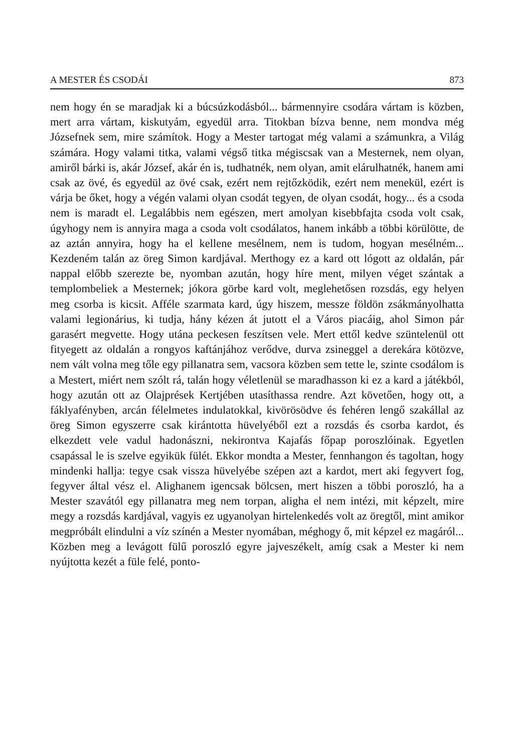A MESTER ÉS CSODÁI 873
nem hogy én se maradjak ki a búcsúzkodásból... bármennyire csodára vártam is közben, mert arra vártam, kiskutyám, egyedül arra. Titokban bízva benne, nem mondva még Józsefnek sem, mire számítok. Hogy a Mester tartogat még valami a számunkra, a Világ számára. Hogy valami titka, valami végső titka mégiscsak van a Mesternek, nem olyan, amiről bárki is, akár József, akár én is, tudhatnék, nem olyan, amit elárulhatnék, hanem ami csak az övé, és egyedül az övé csak, ezért nem rejtőzködik, ezért nem menekül, ezért is várja be őket, hogy a végén valami olyan csodát tegyen, de olyan csodát, hogy... és a csoda nem is maradt el. Legalábbis nem egészen, mert amolyan kisebbfajta csoda volt csak, úgyhogy nem is annyira maga a csoda volt csodálatos, hanem inkább a többi körülötte, de az aztán annyira, hogy ha el kellene mesélnem, nem is tudom, hogyan mesélném... Kezdeném talán az öreg Simon kardjával. Merthogy ez a kard ott lógott az oldalán, pár nappal előbb szerezte be, nyomban azután, hogy híre ment, milyen véget szántak a templombeliek a Mesternek; jókora görbe kard volt, meglehetősen rozsdás, egy helyen meg csorba is kicsit. Afféle szarmata kard, úgy hiszem, messze földön zsákmányolhatta valami legionárius, ki tudja, hány kézen át jutott el a Város piacáig, ahol Simon pár garasért megvette. Hogy utána peckesen feszítsen vele. Mert ettől kedve szüntelenül ott fityegett az oldalán a rongyos kaftánjához verődve, durva zsineggel a derekára kötözve, nem vált volna meg tőle egy pillanatra sem, vacsora közben sem tette le, szinte csodálom is a Mestert, miért nem szólt rá, talán hogy véletlenül se maradhasson ki ez a kard a játékból, hogy azután ott az Olajprések Kertjében utasíthassa rendre. Azt követően, hogy ott, a fáklyafényben, arcán félelmetes indulatokkal, kivörösödve és fehéren lengő szakállal az öreg Simon egyszerre csak kirántotta hüvelyéből ezt a rozsdás és csorba kardot, és elkezdett vele vadul hadonászni, nekirontva Kajafás főpap poroszlóinak. Egyetlen csapással le is szelve egyikük fülét. Ekkor mondta a Mester, fennhangon és tagoltan, hogy mindenki hallja: tegye csak vissza hüvelyébe szépen azt a kardot, mert aki fegyvert fog, fegyver által vész el. Alighanem igencsak bölcsen, mert hiszen a többi poroszló, ha a Mester szavától egy pillanatra meg nem torpan, aligha el nem intézi, mit képzelt, mire megy a rozsdás kardjával, vagyis ez ugyanolyan hirtelenkedés volt az öregtől, mint amikor megpróbált elindulni a víz színén a Mester nyomában, méghogy ő, mit képzel ez magáról... Közben meg a levágott fülű poroszló egyre jajveszékelt, amíg csak a Mester ki nem nyújtotta kezét a füle felé, ponto-